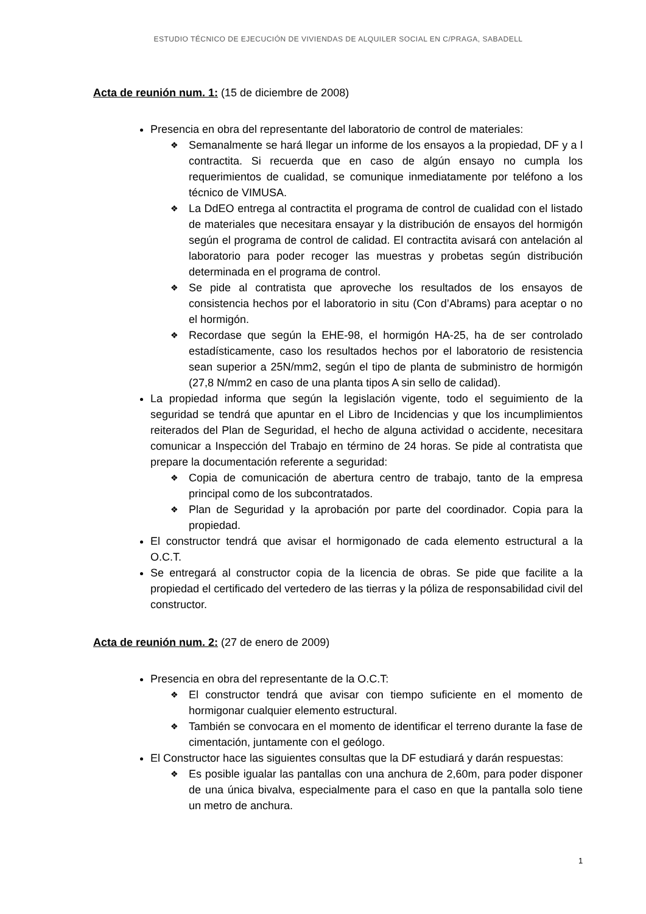ESTUDIO TÉCNICO DE EJECUCIÓN DE VIVIENDAS DE ALQUILER SOCIAL EN C/PRAGA, SABADELL
Acta de reunión num. 1: (15 de diciembre de 2008)
Presencia en obra del representante del laboratorio de control de materiales:
❖ Semanalmente se hará llegar un informe de los ensayos a la propiedad, DF y a l contractita. Si recuerda que en caso de algún ensayo no cumpla los requerimientos de cualidad, se comunique inmediatamente por teléfono a los técnico de VIMUSA.
❖ La DdEO entrega al contractita el programa de control de cualidad con el listado de materiales que necesitara ensayar y la distribución de ensayos del hormigón según el programa de control de calidad. El contractita avisará con antelación al laboratorio para poder recoger las muestras y probetas según distribución determinada en el programa de control.
❖ Se pide al contratista que aproveche los resultados de los ensayos de consistencia hechos por el laboratorio in situ (Con d’Abrams) para aceptar o no el hormigón.
❖ Recordase que según la EHE-98, el hormigón HA-25, ha de ser controlado estadísticamente, caso los resultados hechos por el laboratorio de resistencia sean superior a 25N/mm2, según el tipo de planta de subministro de hormigón (27,8 N/mm2 en caso de una planta tipos A sin sello de calidad).
La propiedad informa que según la legislación vigente, todo el seguimiento de la seguridad se tendrá que apuntar en el Libro de Incidencias y que los incumplimientos reiterados del Plan de Seguridad, el hecho de alguna actividad o accidente, necesitara comunicar a Inspección del Trabajo en término de 24 horas. Se pide al contratista que prepare la documentación referente a seguridad:
❖ Copia de comunicación de abertura centro de trabajo, tanto de la empresa principal como de los subcontratados.
❖ Plan de Seguridad y la aprobación por parte del coordinador. Copia para la propiedad.
El constructor tendrá que avisar el hormigonado de cada elemento estructural a la O.C.T.
Se entregará al constructor copia de la licencia de obras. Se pide que facilite a la propiedad el certificado del vertedero de las tierras y la póliza de responsabilidad civil del constructor.
Acta de reunión num. 2: (27 de enero de 2009)
Presencia en obra del representante de la O.C.T:
❖ El constructor tendrá que avisar con tiempo suficiente en el momento de hormigonar cualquier elemento estructural.
❖ También se convocara en el momento de identificar el terreno durante la fase de cimentación, juntamente con el geólogo.
El Constructor hace las siguientes consultas que la DF estudiará y darán respuestas:
❖ Es posible igualar las pantallas con una anchura de 2,60m, para poder disponer de una única bivalva, especialmente para el caso en que la pantalla solo tiene un metro de anchura.
1